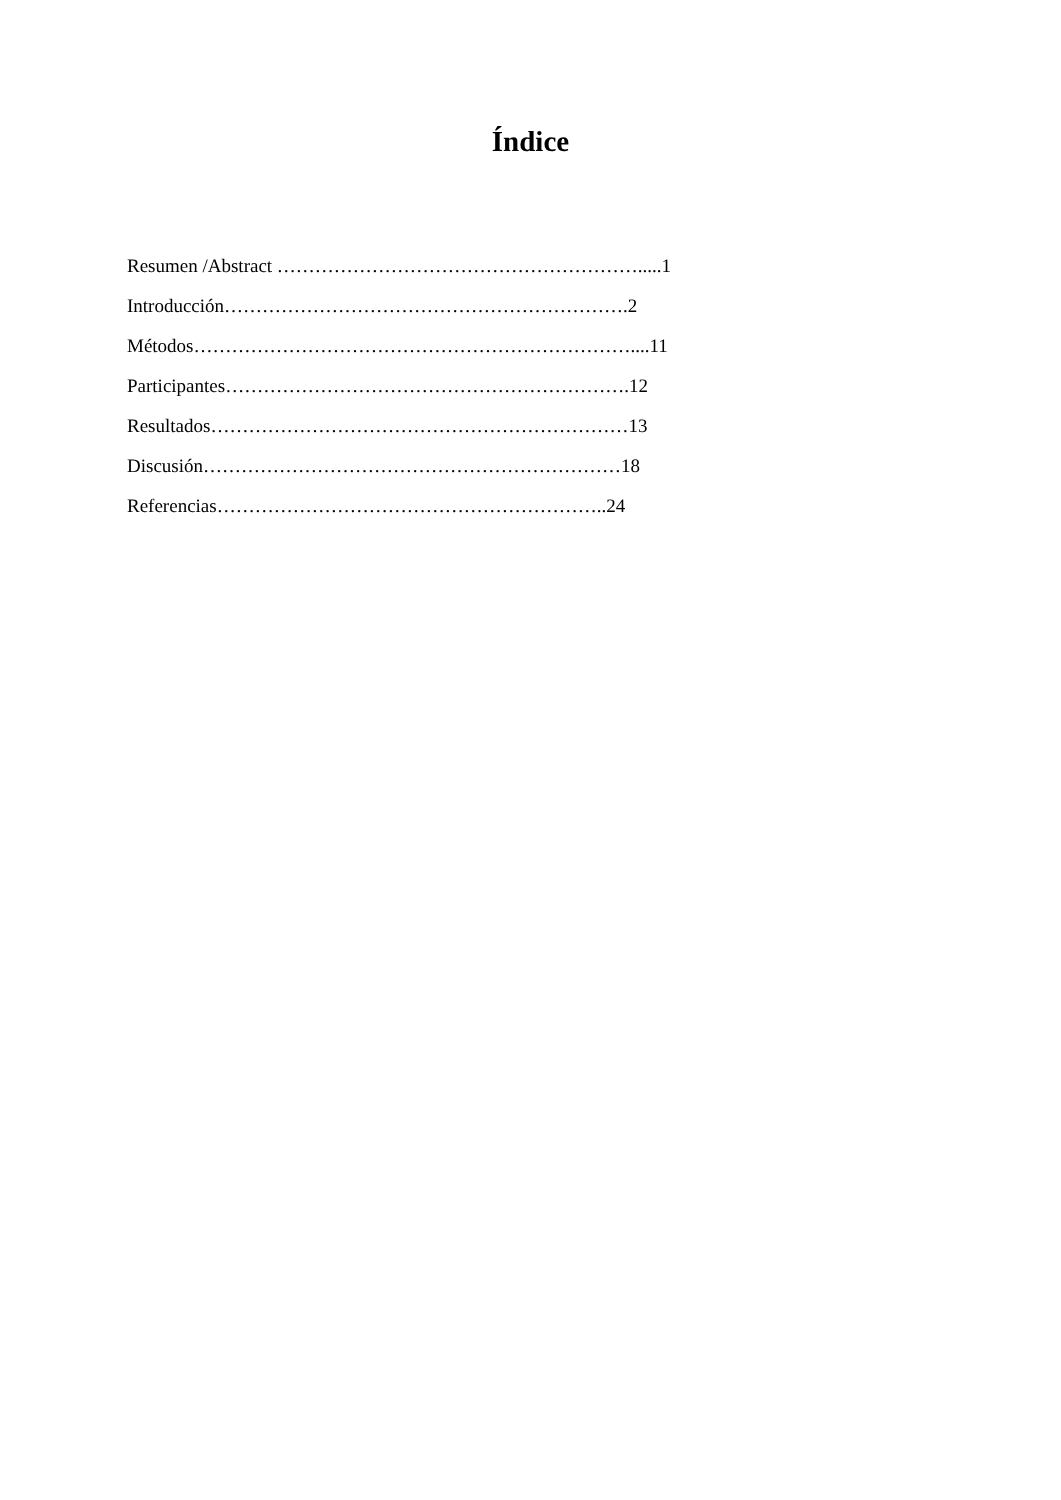Índice
Resumen /Abstract ………………………………………………….....1
Introducción……………………………………………………….2
Métodos……………………………………………………………....11
Participantes……………………………………………………….12
Resultados…………………………………………………………13
Discusión…………………………………………………………18
Referencias……………………………………………………..24